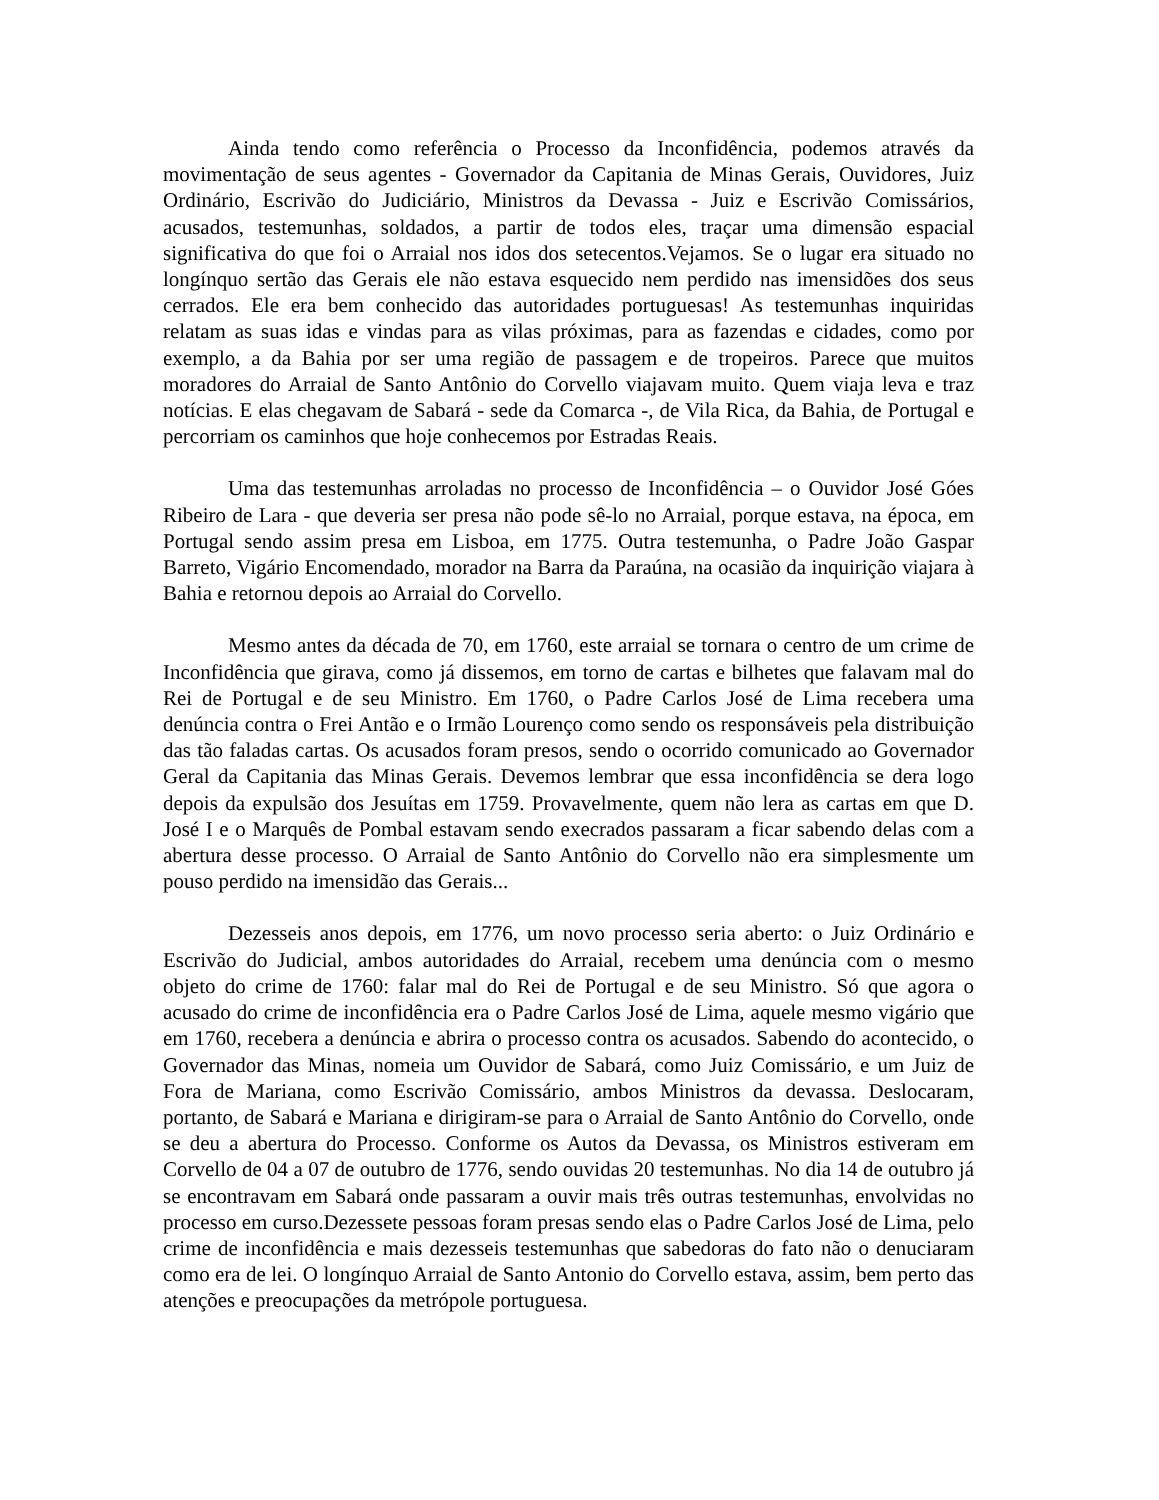Ainda tendo como referência o Processo da Inconfidência, podemos através da movimentação de seus agentes - Governador da Capitania de Minas Gerais, Ouvidores, Juiz Ordinário, Escrivão do Judiciário, Ministros da Devassa - Juiz e Escrivão Comissários, acusados, testemunhas, soldados, a partir de todos eles, traçar uma dimensão espacial significativa do que foi o Arraial nos idos dos setecentos.Vejamos. Se o lugar era situado no longínquo sertão das Gerais ele não estava esquecido nem perdido nas imensidões dos seus cerrados. Ele era bem conhecido das autoridades portuguesas! As testemunhas inquiridas relatam as suas idas e vindas para as vilas próximas, para as fazendas e cidades, como por exemplo, a da Bahia por ser uma região de passagem e de tropeiros. Parece que muitos moradores do Arraial de Santo Antônio do Corvello viajavam muito. Quem viaja leva e traz notícias. E elas chegavam de Sabará - sede da Comarca -, de Vila Rica, da Bahia, de Portugal e percorriam os caminhos que hoje conhecemos por Estradas Reais.
Uma das testemunhas arroladas no processo de Inconfidência – o Ouvidor José Góes Ribeiro de Lara - que deveria ser presa não pode sê-lo no Arraial, porque estava, na época, em Portugal sendo assim presa em Lisboa, em 1775. Outra testemunha, o Padre João Gaspar Barreto, Vigário Encomendado, morador na Barra da Paraúna, na ocasião da inquirição viajara à Bahia e retornou depois ao Arraial do Corvello.
Mesmo antes da década de 70, em 1760, este arraial se tornara o centro de um crime de Inconfidência que girava, como já dissemos, em torno de cartas e bilhetes que falavam mal do Rei de Portugal e de seu Ministro. Em 1760, o Padre Carlos José de Lima recebera uma denúncia contra o Frei Antão e o Irmão Lourenço como sendo os responsáveis pela distribuição das tão faladas cartas. Os acusados foram presos, sendo o ocorrido comunicado ao Governador Geral da Capitania das Minas Gerais. Devemos lembrar que essa inconfidência se dera logo depois da expulsão dos Jesuítas em 1759. Provavelmente, quem não lera as cartas em que D. José I e o Marquês de Pombal estavam sendo execrados passaram a ficar sabendo delas com a abertura desse processo. O Arraial de Santo Antônio do Corvello não era simplesmente um pouso perdido na imensidão das Gerais...
Dezesseis anos depois, em 1776, um novo processo seria aberto: o Juiz Ordinário e Escrivão do Judicial, ambos autoridades do Arraial, recebem uma denúncia com o mesmo objeto do crime de 1760: falar mal do Rei de Portugal e de seu Ministro. Só que agora o acusado do crime de inconfidência era o Padre Carlos José de Lima, aquele mesmo vigário que em 1760, recebera a denúncia e abrira o processo contra os acusados. Sabendo do acontecido, o Governador das Minas, nomeia um Ouvidor de Sabará, como Juiz Comissário, e um Juiz de Fora de Mariana, como Escrivão Comissário, ambos Ministros da devassa. Deslocaram, portanto, de Sabará e Mariana e dirigiram-se para o Arraial de Santo Antônio do Corvello, onde se deu a abertura do Processo. Conforme os Autos da Devassa, os Ministros estiveram em Corvello de 04 a 07 de outubro de 1776, sendo ouvidas 20 testemunhas. No dia 14 de outubro já se encontravam em Sabará onde passaram a ouvir mais três outras testemunhas, envolvidas no processo em curso.Dezessete pessoas foram presas sendo elas o Padre Carlos José de Lima, pelo crime de inconfidência e mais dezesseis testemunhas que sabedoras do fato não o denuciaram como era de lei. O longínquo Arraial de Santo Antonio do Corvello estava, assim, bem perto das atenções e preocupações da metrópole portuguesa.